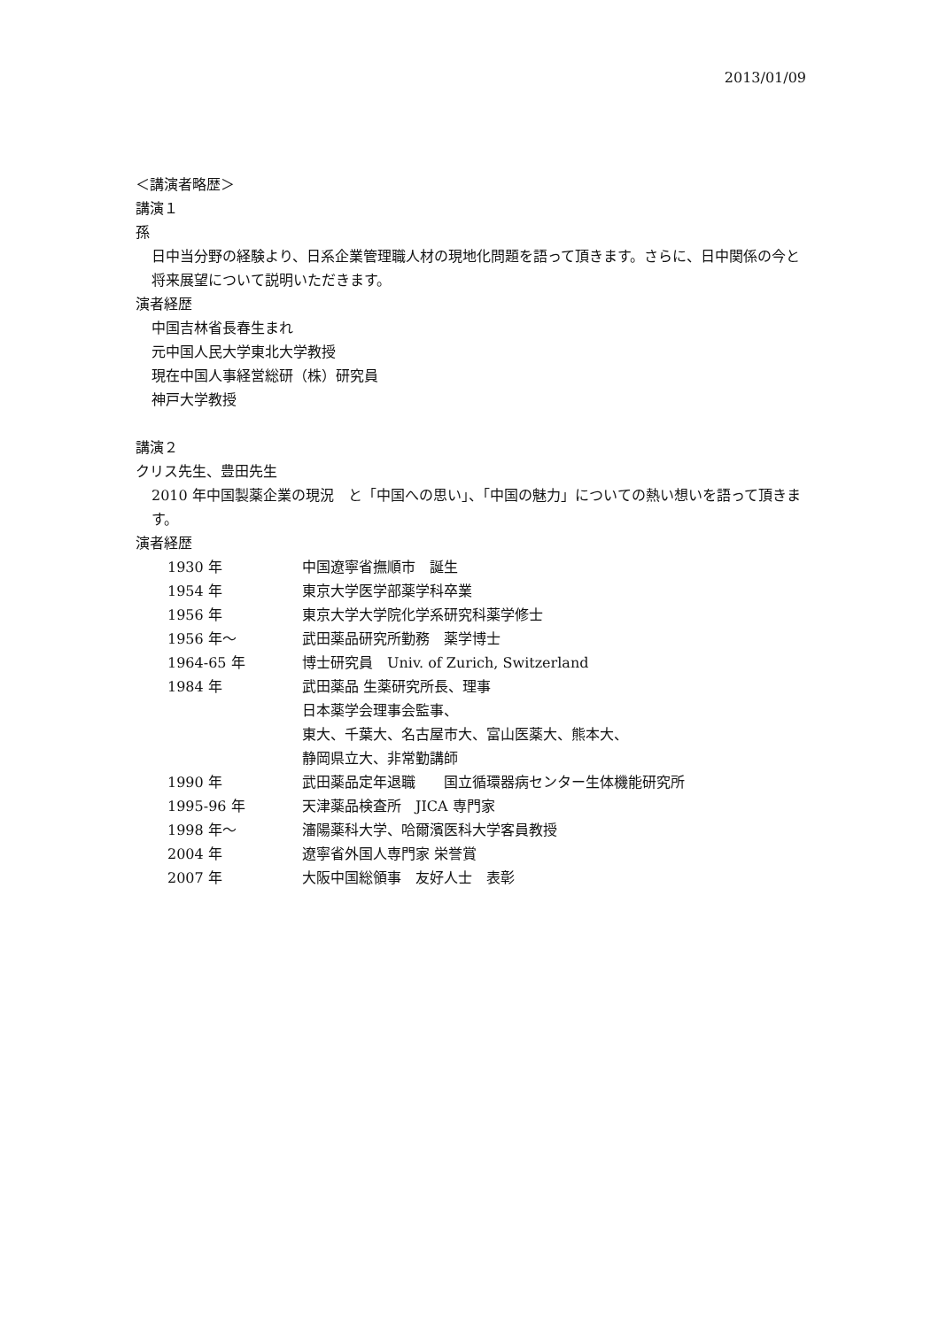2013/01/09
＜講演者略歴＞
講演１
孫
日中当分野の経験より、日系企業管理職人材の現地化問題を語って頂きます。さらに、日中関係の今と将来展望について説明いただきます。
演者経歴
中国吉林省長春生まれ
元中国人民大学東北大学教授
現在中国人事経営総研（株）研究員
神戸大学教授
講演２
クリス先生、豊田先生
2010 年中国製薬企業の現況　と「中国への思い」、「中国の魅力」についての熱い想いを語って頂きます。
演者経歴
| 1930 年 | 中国遼寧省撫順市 誕生 |
| 1954 年 | 東京大学医学部薬学科卒業 |
| 1956 年 | 東京大学大学院化学系研究科薬学修士 |
| 1956 年～ | 武田薬品研究所勤務 薬学博士 |
| 1964-65 年 | 博士研究員 Univ. of Zurich, Switzerland |
| 1984 年 | 武田薬品 生薬研究所長、理事 日本薬学会理事会監事、 東大、千葉大、名古屋市大、富山医薬大、熊本大、 静岡県立大、非常勤講師 |
| 1990 年 | 武田薬品定年退職 国立循環器病センター生体機能研究所 |
| 1995-96 年 | 天津薬品検査所 JICA 専門家 |
| 1998 年～ | 瀋陽薬科大学、哈爾濱医科大学客員教授 |
| 2004 年 | 遼寧省外国人専門家 栄誉賞 |
| 2007 年 | 大阪中国総領事 友好人士 表彰 |